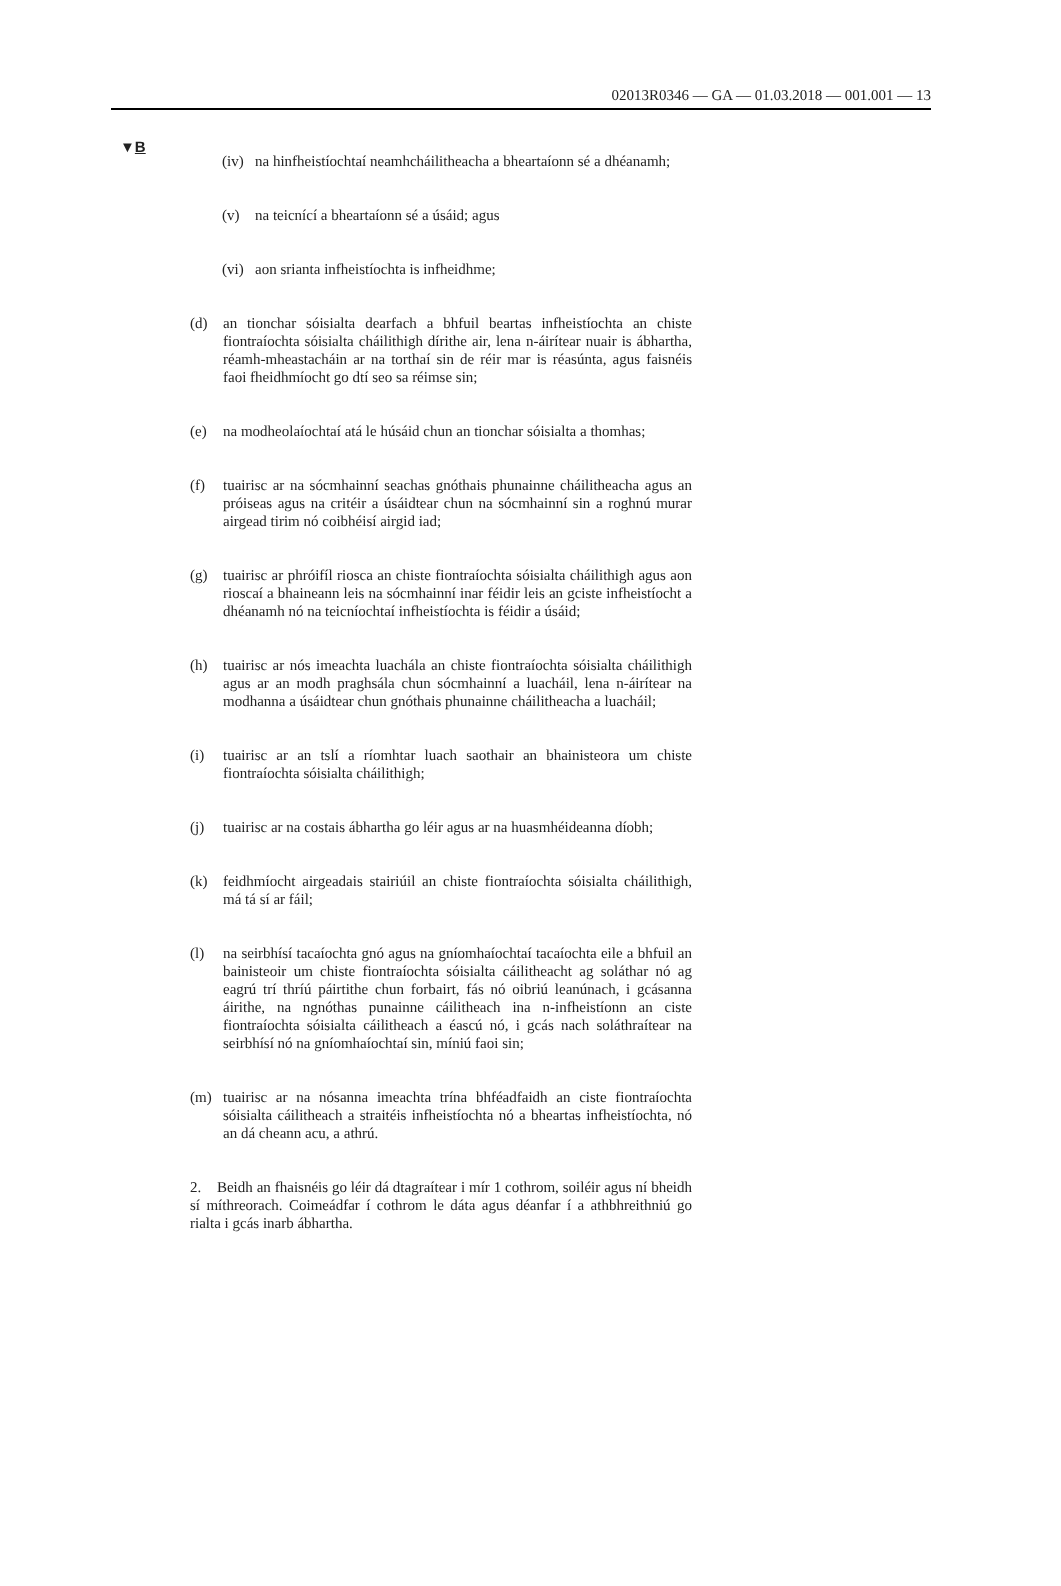02013R0346 — GA — 01.03.2018 — 001.001 — 13
▼B
(iv) na hinfheistíochtaí neamhcháilitheacha a bheartaíonn sé a dhéanamh;
(v) na teicnící a bheartaíonn sé a úsáid; agus
(vi) aon srianta infheistíochta is infheidhme;
(d) an tionchar sóisialta dearfach a bhfuil beartas infheistíochta an chiste fiontraíochta sóisialta cháilithigh dírithe air, lena n-áirítear nuair is ábhartha, réamh-mheastacháin ar na torthaí sin de réir mar is réasúnta, agus faisnéis faoi fheidhmíocht go dtí seo sa réimse sin;
(e) na modheolaíochtaí atá le húsáid chun an tionchar sóisialta a thomhas;
(f) tuairisc ar na sócmhainní seachas gnóthais phunainne cháilitheacha agus an próiseas agus na critéir a úsáidtear chun na sócmhainní sin a roghnú murar airgead tirim nó coibhéisí airgid iad;
(g) tuairisc ar phróifíl riosca an chiste fiontraíochta sóisialta cháilithigh agus aon rioscaí a bhaineann leis na sócmhainní inar féidir leis an gciste infheistíocht a dhéanamh nó na teicníochtaí infheistíochta is féidir a úsáid;
(h) tuairisc ar nós imeachta luachála an chiste fiontraíochta sóisialta cháilithigh agus ar an modh praghsála chun sócmhainní a luacháil, lena n-áirítear na modhanna a úsáidtear chun gnóthais phunainne cháilitheacha a luacháil;
(i) tuairisc ar an tslí a ríomhtar luach saothair an bhainisteora um chiste fiontraíochta sóisialta cháilithigh;
(j) tuairisc ar na costais ábhartha go léir agus ar na huasmhéideanna díobh;
(k) feidhmíocht airgeadais stairiúil an chiste fiontraíochta sóisialta cháilithigh, má tá sí ar fáil;
(l) na seirbhísí tacaíochta gnó agus na gníomhaíochtaí tacaíochta eile a bhfuil an bainisteoir um chiste fiontraíochta sóisialta cáilitheacht ag soláthar nó ag eagrú trí thríú páirtithe chun forbairt, fás nó oibriú leanúnach, i gcásanna áirithe, na ngnóthas punainne cáilitheach ina n-infheistíonn an ciste fiontraíochta sóisialta cáilitheach a éascú nó, i gcás nach soláthraítear na seirbhísí nó na gníomhaíochtaí sin, míniú faoi sin;
(m) tuairisc ar na nósanna imeachta trína bhféadfaidh an ciste fion­traíochta sóisialta cáilitheach a straitéis infheistíochta nó a bheartas infheistíochta, nó an dá cheann acu, a athrú.
2. Beidh an fhaisnéis go léir dá dtagraítear i mír 1 cothrom, soiléir agus ní bheidh sí míthreorach. Coimeádfar í cothrom le dáta agus déanfar í a athbhreithniú go rialta i gcás inarb ábhartha.